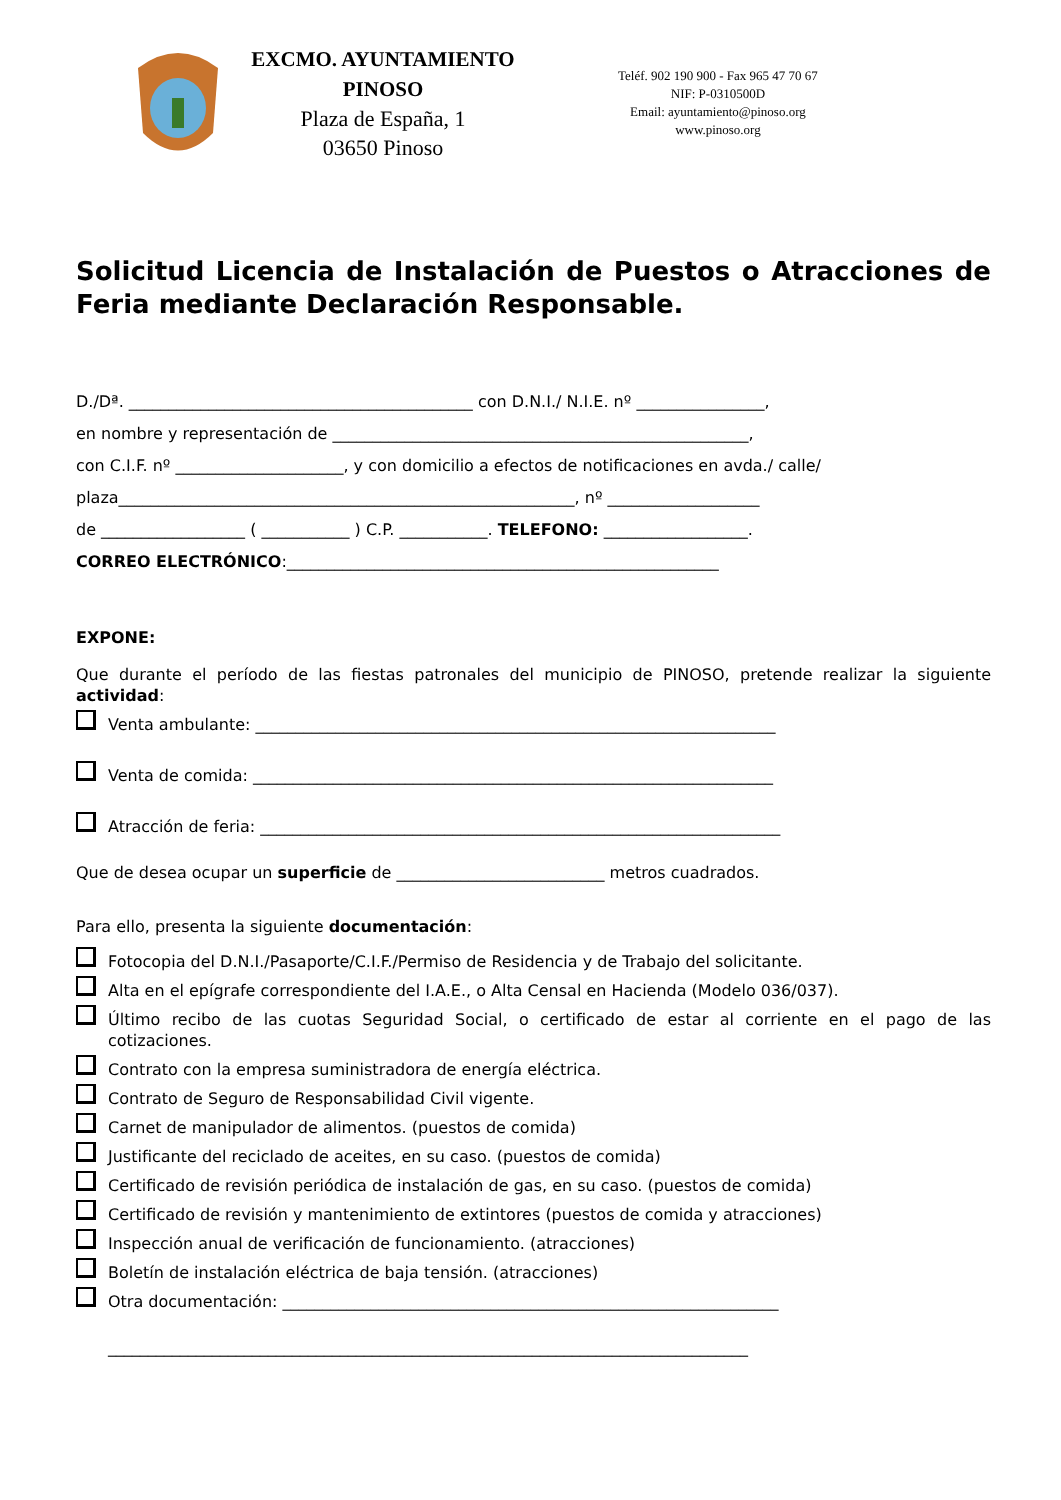EXCMO. AYUNTAMIENTO
PINOSO
Plaza de España, 1
03650 Pinoso
Teléf. 902 190 900 - Fax 965 47 70 67
NIF: P-0310500D
Email: ayuntamiento@pinoso.org
www.pinoso.org
Solicitud Licencia de Instalación de Puestos o Atracciones de Feria mediante Declaración Responsable.
D./Dª. ___________________________________________ con D.N.I./ N.I.E. nº ________________,
en nombre y representación de ____________________________________________________,
con C.I.F. nº _____________________, y con domicilio a efectos de notificaciones en avda./ calle/
plaza_________________________________________________________, nº ___________________
de __________________ ( ___________ ) C.P. ___________. TELEFONO: __________________.
CORREO ELECTRÓNICO:______________________________________________________
EXPONE:
Que durante el período de las fiestas patronales del municipio de PINOSO, pretende realizar la siguiente actividad:
Venta ambulante: _________________________________________________________________
Venta de comida: _________________________________________________________________
Atracción de feria: _________________________________________________________________
Que de desea ocupar un superficie de __________________________ metros cuadrados.
Para ello, presenta la siguiente documentación:
Fotocopia del D.N.I./Pasaporte/C.I.F./Permiso de Residencia y de Trabajo del solicitante.
Alta en el epígrafe correspondiente del I.A.E., o Alta Censal en Hacienda (Modelo 036/037).
Último recibo de las cuotas Seguridad Social, o certificado de estar al corriente en el pago de las cotizaciones.
Contrato con la empresa suministradora de energía eléctrica.
Contrato de Seguro de Responsabilidad Civil vigente.
Carnet de manipulador de alimentos. (puestos de comida)
Justificante del reciclado de aceites, en su caso. (puestos de comida)
Certificado de revisión periódica de instalación de gas, en su caso. (puestos de comida)
Certificado de revisión y mantenimiento de extintores (puestos de comida y atracciones)
Inspección anual de verificación de funcionamiento. (atracciones)
Boletín de instalación eléctrica de baja tensión. (atracciones)
Otra documentación: ______________________________________________________________
________________________________________________________________________________